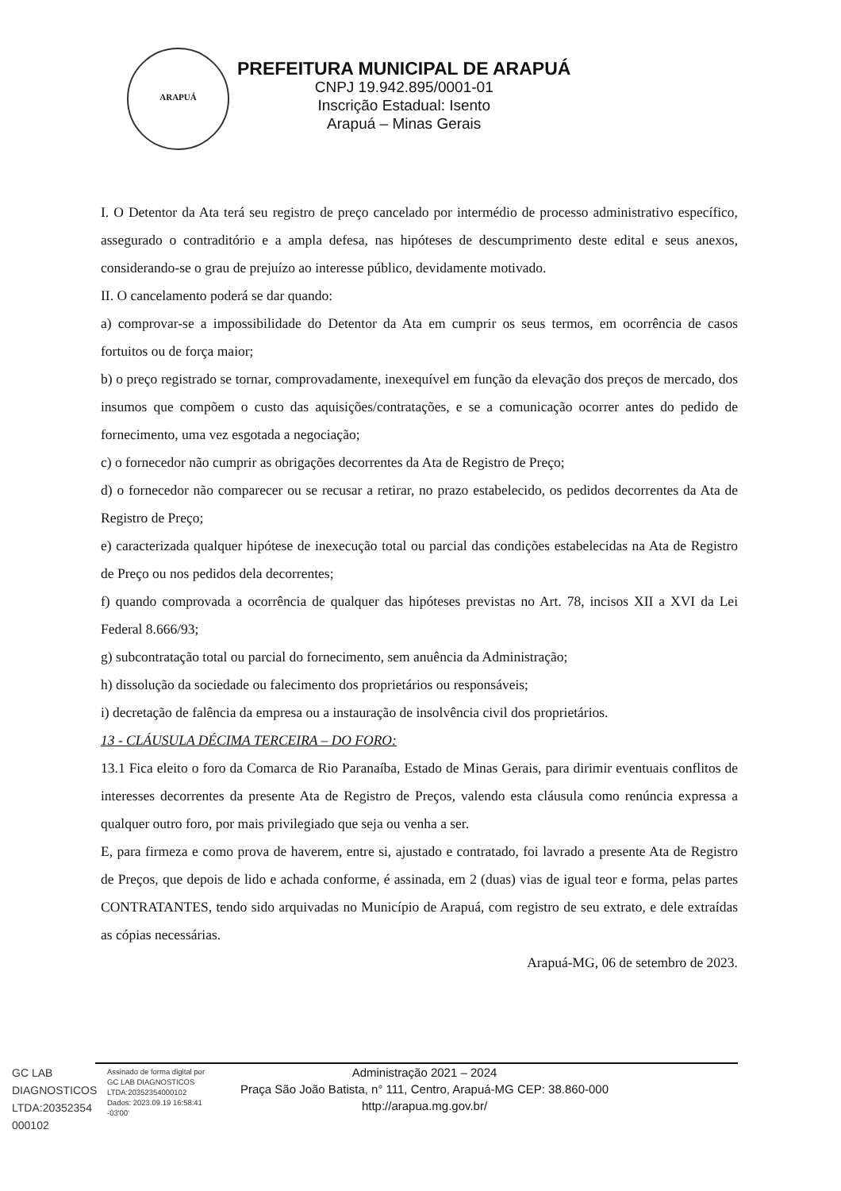ARAPUÁ
PREFEITURA MUNICIPAL DE ARAPUÁ
CNPJ 19.942.895/0001-01
Inscrição Estadual: Isento
Arapuá – Minas Gerais
I. O Detentor da Ata terá seu registro de preço cancelado por intermédio de processo administrativo específico, assegurado o contraditório e a ampla defesa, nas hipóteses de descumprimento deste edital e seus anexos, considerando-se o grau de prejuízo ao interesse público, devidamente motivado.
II. O cancelamento poderá se dar quando:
a) comprovar-se a impossibilidade do Detentor da Ata em cumprir os seus termos, em ocorrência de casos fortuitos ou de força maior;
b) o preço registrado se tornar, comprovadamente, inexequível em função da elevação dos preços de mercado, dos insumos que compõem o custo das aquisições/contratações, e se a comunicação ocorrer antes do pedido de fornecimento, uma vez esgotada a negociação;
c) o fornecedor não cumprir as obrigações decorrentes da Ata de Registro de Preço;
d) o fornecedor não comparecer ou se recusar a retirar, no prazo estabelecido, os pedidos decorrentes da Ata de Registro de Preço;
e) caracterizada qualquer hipótese de inexecução total ou parcial das condições estabelecidas na Ata de Registro de Preço ou nos pedidos dela decorrentes;
f) quando comprovada a ocorrência de qualquer das hipóteses previstas no Art. 78, incisos XII a XVI da Lei Federal 8.666/93;
g) subcontratação total ou parcial do fornecimento, sem anuência da Administração;
h) dissolução da sociedade ou falecimento dos proprietários ou responsáveis;
i) decretação de falência da empresa ou a instauração de insolvência civil dos proprietários.
13 - CLÁUSULA DÉCIMA TERCEIRA – DO FORO:
13.1 Fica eleito o foro da Comarca de Rio Paranaíba, Estado de Minas Gerais, para dirimir eventuais conflitos de interesses decorrentes da presente Ata de Registro de Preços, valendo esta cláusula como renúncia expressa a qualquer outro foro, por mais privilegiado que seja ou venha a ser.
E, para firmeza e como prova de haverem, entre si, ajustado e contratado, foi lavrado a presente Ata de Registro de Preços, que depois de lido e achada conforme, é assinada, em 2 (duas) vias de igual teor e forma, pelas partes CONTRATANTES, tendo sido arquivadas no Município de Arapuá, com registro de seu extrato, e dele extraídas as cópias necessárias.
Arapuá-MG, 06 de setembro de 2023.
GC LAB DIAGNOSTICOS LTDA:20352354 000102
Assinado de forma digital por GC LAB DIAGNOSTICOS LTDA:20352354000102 Dados: 2023.09.19 16:58:41 -03'00'
Administração 2021 – 2024
Praça São João Batista, n° 111, Centro, Arapuá-MG CEP: 38.860-000
http://arapua.mg.gov.br/